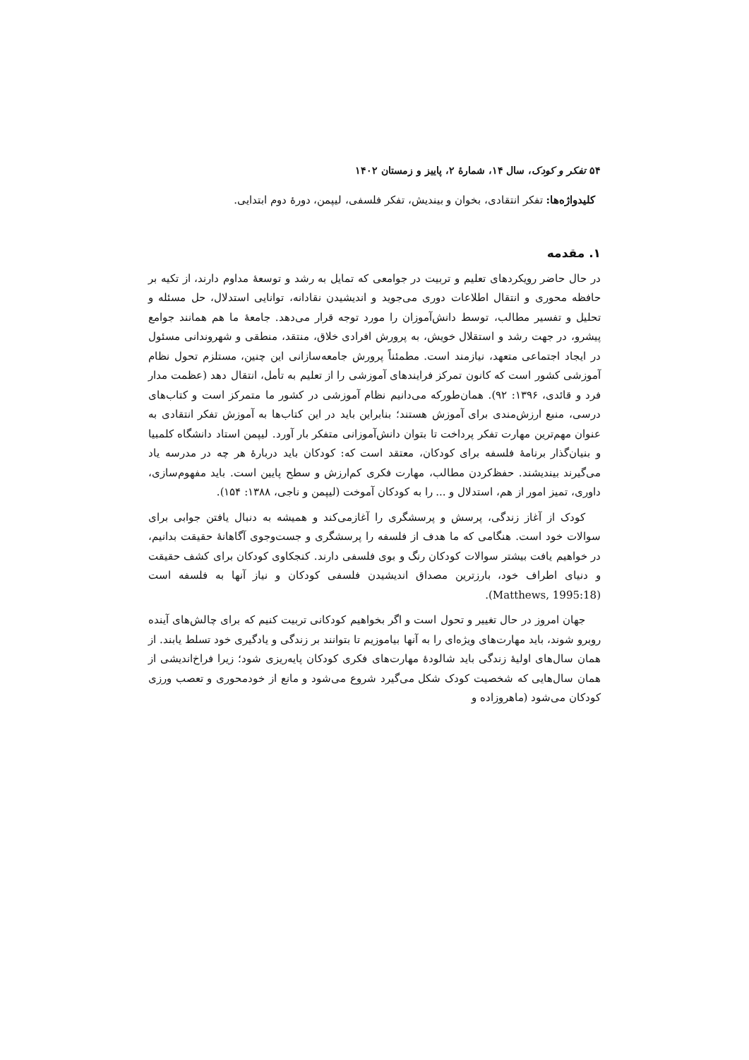۵۴ تفکر و کودک، سال ۱۴، شمارهٔ ۲، پاییز و زمستان ۱۴۰۲
کلیدواژه‌ها: تفکر انتقادی، بخوان و بیندیش، تفکر فلسفی، لیپمن، دورهٔ دوم ابتدایی.
۱. مقدمه
در حال حاضر رویکردهای تعلیم و تربیت در جوامعی که تمایل به رشد و توسعهٔ مداوم دارند، از تکیه بر حافظه محوری و انتقال اطلاعات دوری می‌جوید و اندیشیدن نقادانه، توانایی استدلال، حل مسئله و تحلیل و تفسیر مطالب، توسط دانش‌آموزان را مورد توجه قرار می‌دهد. جامعهٔ ما هم همانند جوامع پیشرو، در جهت رشد و استقلال خویش، به پرورش افرادی خلاق، منتقد، منطقی و شهروندانی مسئول در ایجاد اجتماعی متعهد، نیازمند است. مطمئناً پرورش جامعه‌سازانی این چنین، مستلزم تحول نظام آموزشی کشور است که کانون تمرکز فرایندهای آموزشی را از تعلیم به تأمل، انتقال دهد (عظمت مدار فرد و قائدی، ۱۳۹۶: ۹۲). همان‌طورکه می‌دانیم نظام آموزشی در کشور ما متمرکز است و کتاب‌های درسی، منبع ارزش‌مندی برای آموزش هستند؛ بنابراین باید در این کتاب‌ها به آموزش تفکر انتقادی به عنوان مهم‌ترین مهارت تفکر پرداخت تا بتوان دانش‌آموزانی متفکر بار آورد. لیپمن استاد دانشگاه کلمبیا و بنیان‌گذار برنامهٔ فلسفه برای کودکان، معتقد است که: کودکان باید دربارهٔ هر چه در مدرسه یاد می‌گیرند بیندیشند. حفظ‌کردن مطالب، مهارت فکری کم‌ارزش و سطح پایین است. باید مفهوم‌سازی، داوری، تمیز امور از هم، استدلال و ... را به کودکان آموخت (لیپمن و ناجی، ۱۳۸۸: ۱۵۴).
کودک از آغاز زندگی، پرسش و پرسشگری را آغازمی‌کند و همیشه به دنبال یافتن جوابی برای سوالات خود است. هنگامی که ما هدف از فلسفه را پرسشگری و جست‌وجوی آگاهانهٔ حقیقت بدانیم، در خواهیم یافت بیشتر سوالات کودکان رنگ و بوی فلسفی دارند. کنجکاوی کودکان برای کشف حقیقت و دنیای اطراف خود، بارزترین مصداق اندیشیدن فلسفی کودکان و نیاز آنها به فلسفه است (18:Matthews, 1995).
جهان امروز در حال تغییر و تحول است و اگر بخواهیم کودکانی تربیت کنیم که برای چالش‌های آینده روبرو شوند، باید مهارت‌های ویژه‌ای را به آنها بیاموزیم تا بتوانند بر زندگی و یادگیری خود تسلط یابند. از همان سال‌های اولیهٔ زندگی باید شالودهٔ مهارت‌های فکری کودکان پایه‌ریزی شود؛ زیرا فراخ‌اندیشی از همان سال‌هایی که شخصیت کودک شکل می‌گیرد شروع می‌شود و مانع از خودمحوری و تعصب ورزی کودکان می‌شود (ماهروزاده و